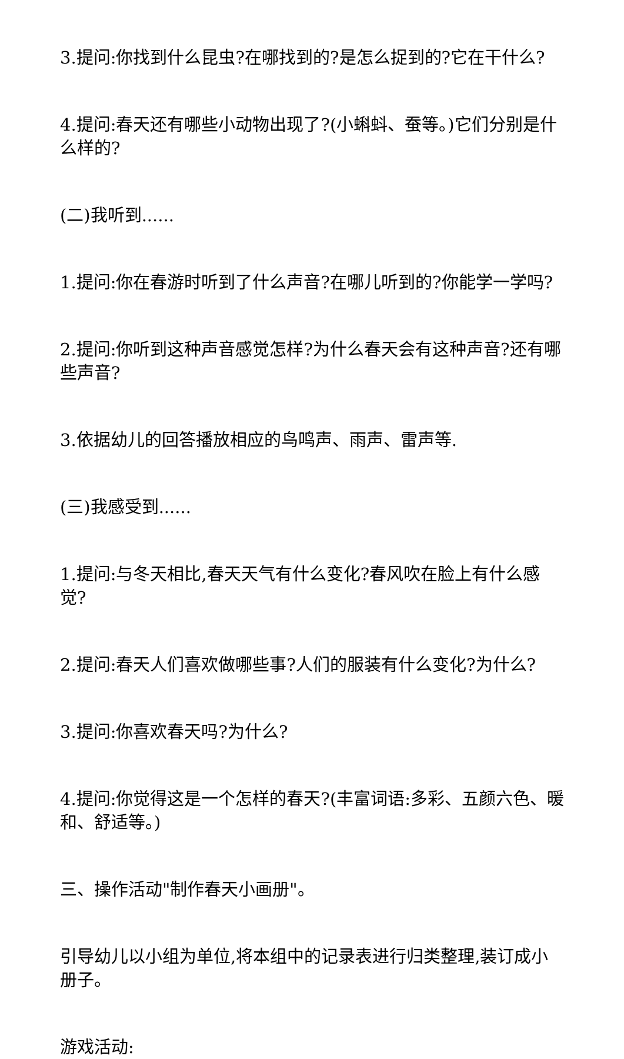3.提问:你找到什么昆虫?在哪找到的?是怎么捉到的?它在干什么?
4.提问:春天还有哪些小动物出现了?(小蝌蚪、蚕等。)它们分别是什么样的?
(二)我听到......
1.提问:你在春游时听到了什么声音?在哪儿听到的?你能学一学吗?
2.提问:你听到这种声音感觉怎样?为什么春天会有这种声音?还有哪些声音?
3.依据幼儿的回答播放相应的鸟鸣声、雨声、雷声等.
(三)我感受到......
1.提问:与冬天相比,春天天气有什么变化?春风吹在脸上有什么感觉?
2.提问:春天人们喜欢做哪些事?人们的服装有什么变化?为什么?
3.提问:你喜欢春天吗?为什么?
4.提问:你觉得这是一个怎样的春天?(丰富词语:多彩、五颜六色、暖和、舒适等。)
三、操作活动"制作春天小画册"。
引导幼儿以小组为单位,将本组中的记录表进行归类整理,装订成小册子。
游戏活动: